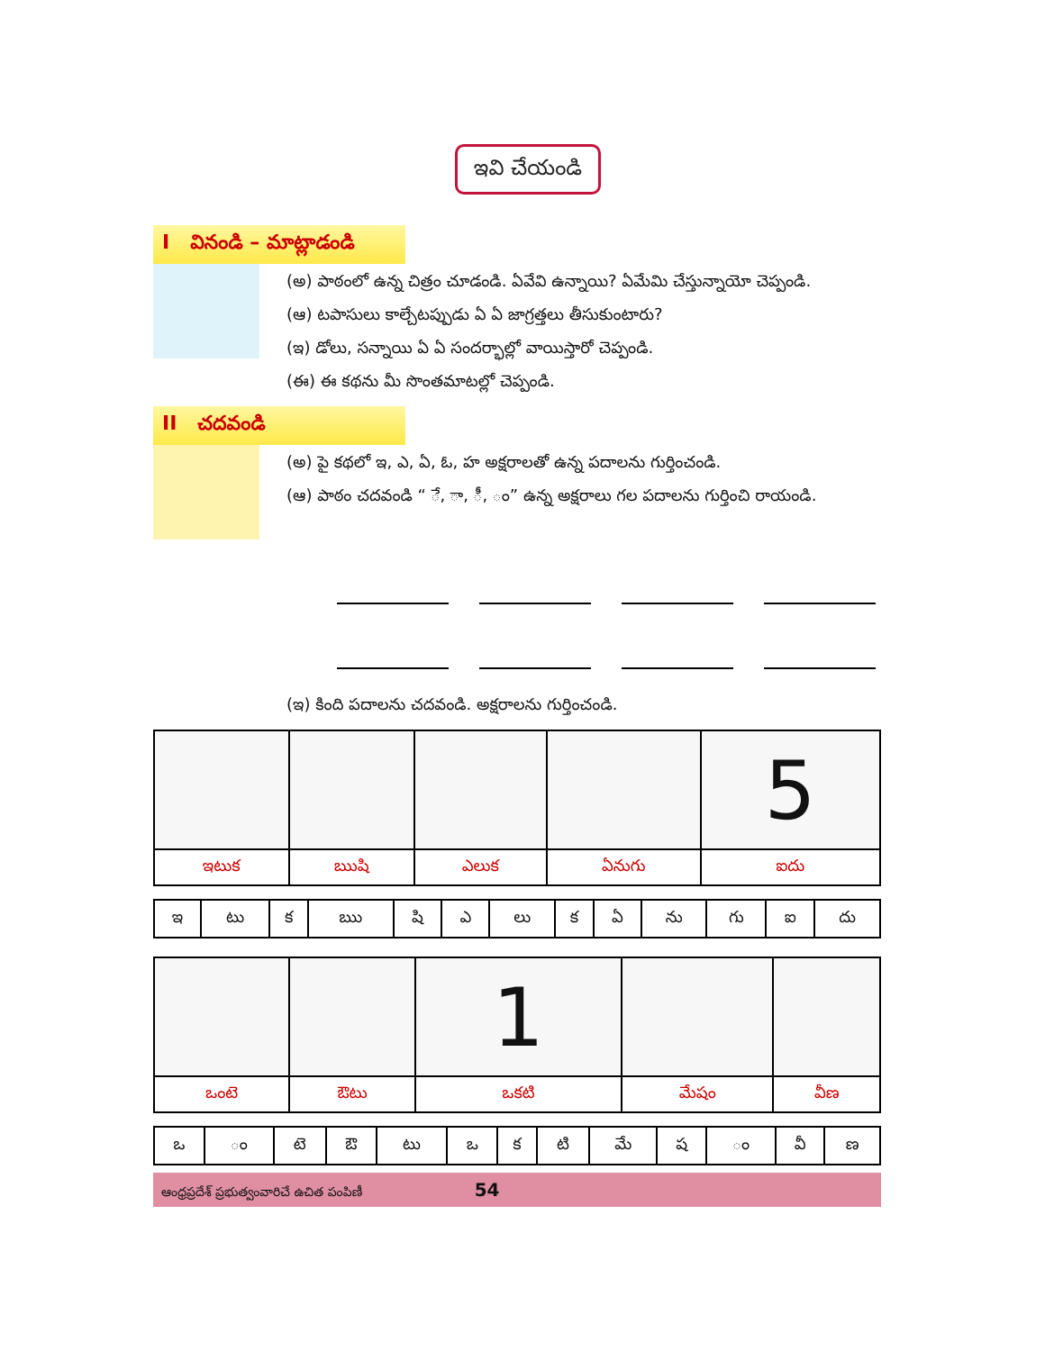ఇవి చేయండి
I వినండి – మాట్లాడండి
(అ) పాఠంలో ఉన్న చిత్రం చూడండి. ఏవేవి ఉన్నాయి? ఏమేమి చేస్తున్నాయో చెప్పండి.
(ఆ) టపాసులు కాల్చేటప్పుడు ఏ ఏ జాగ్రత్తలు తీసుకుంటారు?
(ఇ) డోలు, సన్నాయి ఏ ఏ సందర్భాల్లో వాయిస్తారో చెప్పండి.
(ఈ) ఈ కథను మీ సొంతమాటల్లో చెప్పండి.
II చదవండి
(అ) పై కథలో ఇ, ఎ, ఏ, ఓ, హ అక్షరాలతో ఉన్న పదాలను గుర్తించండి.
(ఆ) పాఠం చదవండి “ ే, ా, ీ, ం” ఉన్న అక్షరాలు గల పదాలను గుర్తించి రాయండి.
(ఇ) కింది పదాలను చదవండి. అక్షరాలను గుర్తించండి.
| | | | | 5 |
| ఇటుక | ఋషి | ఎలుక | ఏనుగు | ఐదు |
| ఇ | టు | క | ఋ | షి | ఎ | లు | క | ఏ | ను | గు | ఐ | దు |
| | | 1 | | |
| ఒంటె | ఔటు | ఒకటి | మేషం | వీణ |
| ఒ | ం | టె | ఔ | టు | ఒ | క | టి | మే | ష | ం | వీ | ణ |
ఆంధ్రప్రదేశ్ ప్రభుత్వంవారిచే ఉచిత పంపిణీ 54